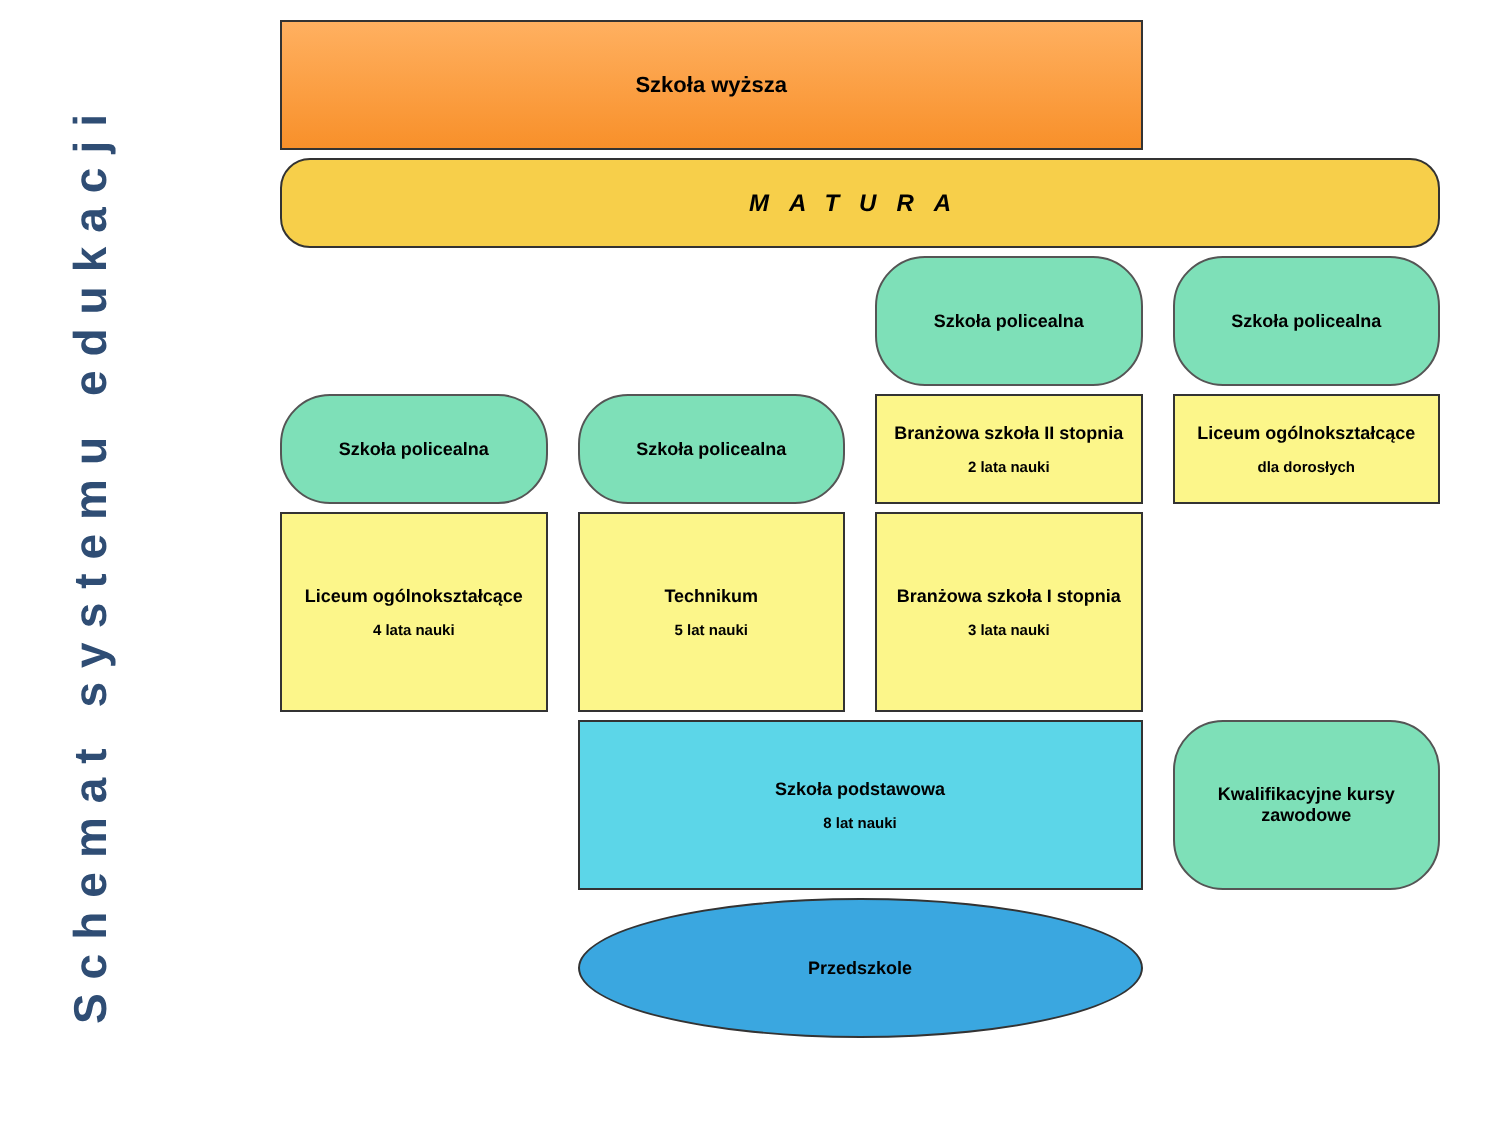Schemat systemu edukacji
Szkoła wyższa
MATURA
Szkoła policealna
Szkoła policealna
Szkoła policealna
Szkoła policealna
Branżowa szkoła II stopnia
2 lata nauki
Liceum ogólnokształcące
dla dorosłych
Liceum ogólnokształcące
4 lata nauki
Technikum
5 lat nauki
Branżowa szkoła I stopnia
3 lata nauki
Szkoła podstawowa
8 lat nauki
Kwalifikacyjne kursy zawodowe
Przedszkole